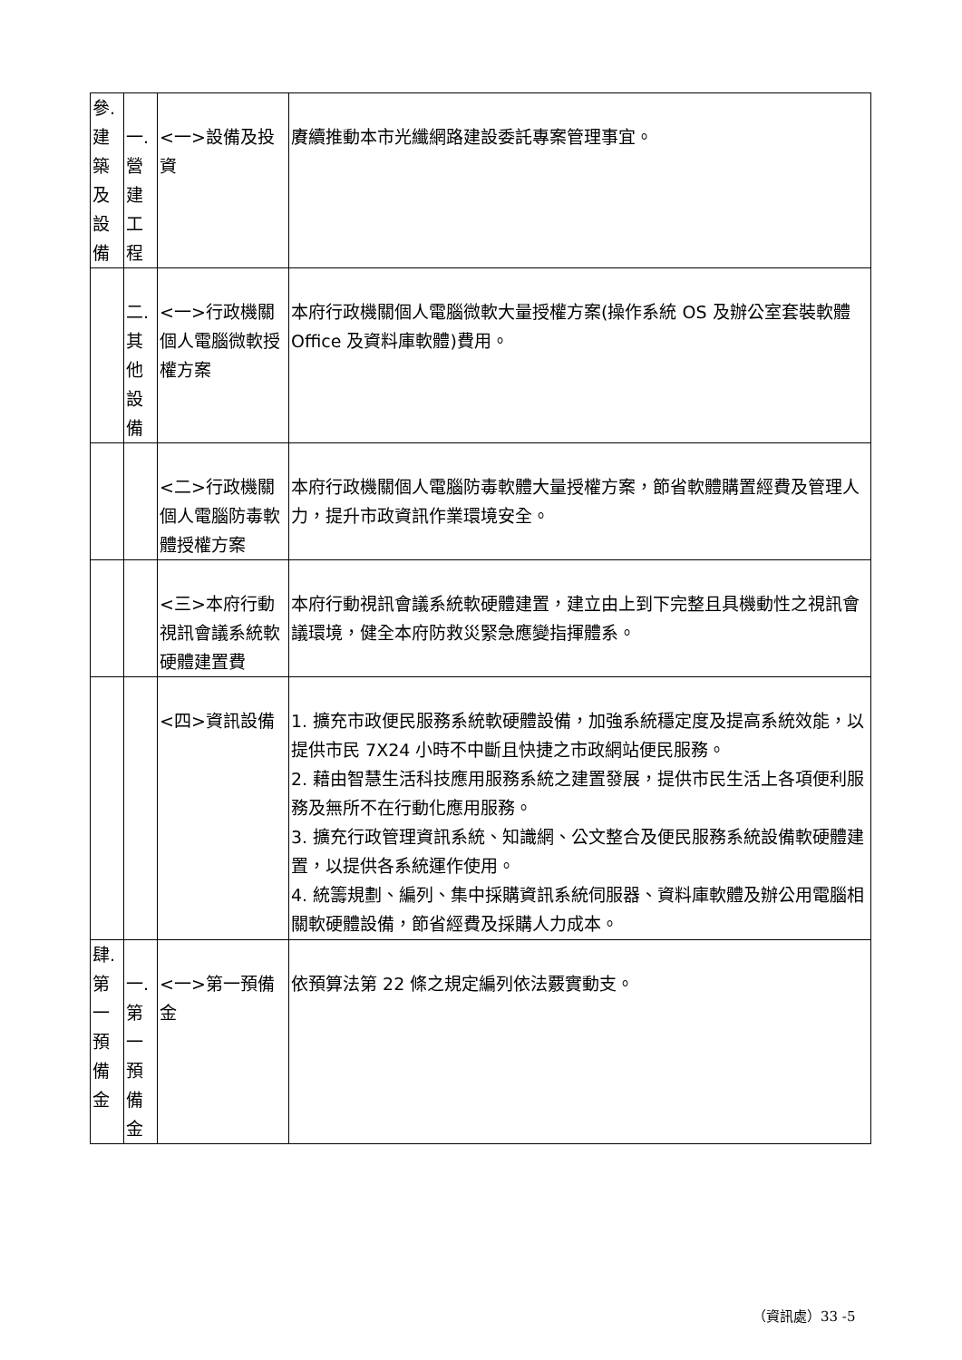| 參. 建 築 及 設 備 | 一. 營 建 工 程 | <一>設備及投資 | 賡續推動本市光纖網路建設委託專案管理事宜。 |
| | 二. 其 他 設 備 | <一>行政機關個人電腦微軟授權方案 | 本府行政機關個人電腦微軟大量授權方案(操作系統 OS 及辦公室套裝軟體 Office 及資料庫軟體)費用。 |
| | | <二>行政機關個人電腦防毒軟體授權方案 | 本府行政機關個人電腦防毒軟體大量授權方案，節省軟體購置經費及管理人力，提升市政資訊作業環境安全。 |
| | | <三>本府行動視訊會議系統軟硬體建置費 | 本府行動視訊會議系統軟硬體建置，建立由上到下完整且具機動性之視訊會議環境，健全本府防救災緊急應變指揮體系。 |
| | | <四>資訊設備 | 1. 擴充市政便民服務系統軟硬體設備，加強系統穩定度及提高系統效能，以提供市民 7X24 小時不中斷且快捷之市政網站便民服務。 2. 藉由智慧生活科技應用服務系統之建置發展，提供市民生活上各項便利服務及無所不在行動化應用服務。 3. 擴充行政管理資訊系統、知識網、公文整合及便民服務系統設備軟硬體建置，以提供各系統運作使用。 4. 統籌規劃、編列、集中採購資訊系統伺服器、資料庫軟體及辦公用電腦相關軟硬體設備，節省經費及採購人力成本。 |
| 肆. 第 一 預 備 金 | 一. 第 一 預 備 金 | <一>第一預備金 | 依預算法第 22 條之規定編列依法覈實動支。 |
（資訊處）33 -5